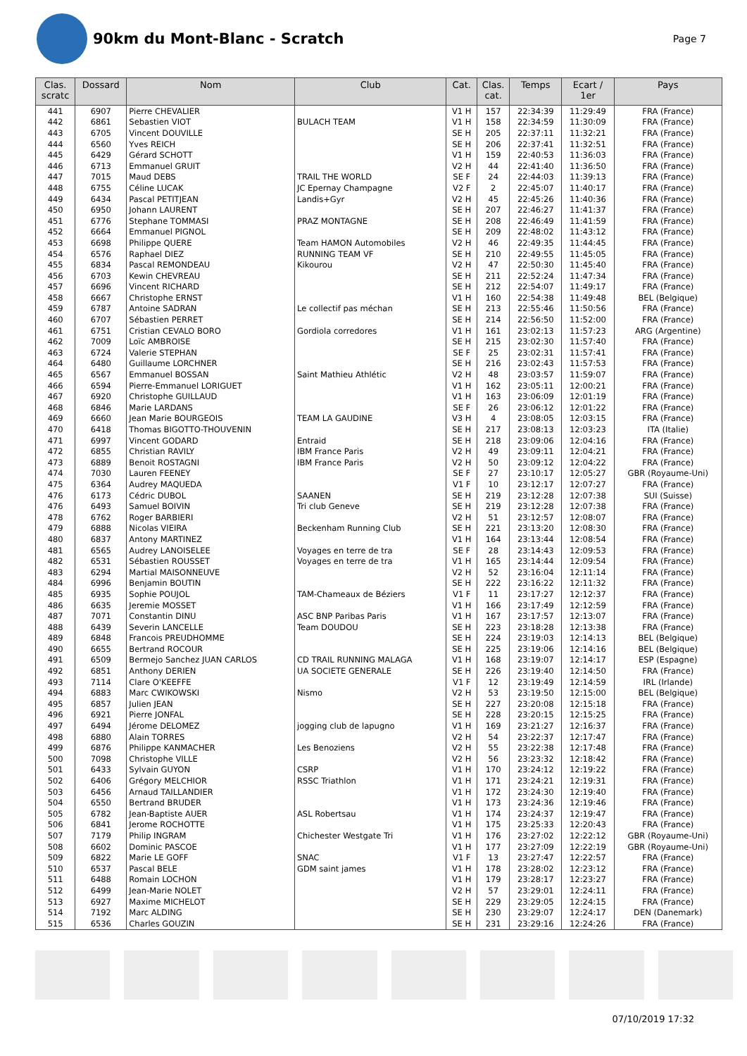90km du Mont-Blanc - Scratch
Page 7
| Clas. scratc | Dossard | Nom | Club | Cat. | Clas. cat. | Temps | Ecart / 1er | Pays |
| --- | --- | --- | --- | --- | --- | --- | --- | --- |
| 441 | 6907 | Pierre CHEVALIER | | V1 H | 157 | 22:34:39 | 11:29:49 | FRA (France) |
| 442 | 6861 | Sebastien VIOT | BULACH TEAM | V1 H | 158 | 22:34:59 | 11:30:09 | FRA (France) |
| 443 | 6705 | Vincent DOUVILLE | | SE H | 205 | 22:37:11 | 11:32:21 | FRA (France) |
| 444 | 6560 | Yves REICH | | SE H | 206 | 22:37:41 | 11:32:51 | FRA (France) |
| 445 | 6429 | Gérard SCHOTT | | V1 H | 159 | 22:40:53 | 11:36:03 | FRA (France) |
| 446 | 6713 | Emmanuel GRUIT | | V2 H | 44 | 22:41:40 | 11:36:50 | FRA (France) |
| 447 | 7015 | Maud DEBS | TRAIL THE WORLD | SE F | 24 | 22:44:03 | 11:39:13 | FRA (France) |
| 448 | 6755 | Céline LUCAK | JC Epernay Champagne | V2 F | 2 | 22:45:07 | 11:40:17 | FRA (France) |
| 449 | 6434 | Pascal PETITJEAN | Landis+Gyr | V2 H | 45 | 22:45:26 | 11:40:36 | FRA (France) |
| 450 | 6950 | Johann LAURENT | | SE H | 207 | 22:46:27 | 11:41:37 | FRA (France) |
| 451 | 6776 | Stephane TOMMASI | PRAZ MONTAGNE | SE H | 208 | 22:46:49 | 11:41:59 | FRA (France) |
| 452 | 6664 | Emmanuel PIGNOL | | SE H | 209 | 22:48:02 | 11:43:12 | FRA (France) |
| 453 | 6698 | Philippe QUERE | Team HAMON Automobiles | V2 H | 46 | 22:49:35 | 11:44:45 | FRA (France) |
| 454 | 6576 | Raphael DIEZ | RUNNING TEAM VF | SE H | 210 | 22:49:55 | 11:45:05 | FRA (France) |
| 455 | 6834 | Pascal REMONDEAU | Kikourou | V2 H | 47 | 22:50:30 | 11:45:40 | FRA (France) |
| 456 | 6703 | Kewin CHEVREAU | | SE H | 211 | 22:52:24 | 11:47:34 | FRA (France) |
| 457 | 6696 | Vincent RICHARD | | SE H | 212 | 22:54:07 | 11:49:17 | FRA (France) |
| 458 | 6667 | Christophe ERNST | | V1 H | 160 | 22:54:38 | 11:49:48 | BEL (Belgique) |
| 459 | 6787 | Antoine SADRAN | Le collectif pas méchan | SE H | 213 | 22:55:46 | 11:50:56 | FRA (France) |
| 460 | 6707 | Sébastien PERRET | | SE H | 214 | 22:56:50 | 11:52:00 | FRA (France) |
| 461 | 6751 | Cristian CEVALO BORO | Gordiola corredores | V1 H | 161 | 23:02:13 | 11:57:23 | ARG (Argentine) |
| 462 | 7009 | Loïc AMBROISE | | SE H | 215 | 23:02:30 | 11:57:40 | FRA (France) |
| 463 | 6724 | Valerie STEPHAN | | SE F | 25 | 23:02:31 | 11:57:41 | FRA (France) |
| 464 | 6480 | Guillaume LORCHNER | | SE H | 216 | 23:02:43 | 11:57:53 | FRA (France) |
| 465 | 6567 | Emmanuel BOSSAN | Saint Mathieu Athlétic | V2 H | 48 | 23:03:57 | 11:59:07 | FRA (France) |
| 466 | 6594 | Pierre-Emmanuel LORIGUET | | V1 H | 162 | 23:05:11 | 12:00:21 | FRA (France) |
| 467 | 6920 | Christophe GUILLAUD | | V1 H | 163 | 23:06:09 | 12:01:19 | FRA (France) |
| 468 | 6846 | Marie LARDANS | | SE F | 26 | 23:06:12 | 12:01:22 | FRA (France) |
| 469 | 6660 | Jean Marie BOURGEOIS | TEAM LA GAUDINE | V3 H | 4 | 23:08:05 | 12:03:15 | FRA (France) |
| 470 | 6418 | Thomas BIGOTTO-THOUVENIN | | SE H | 217 | 23:08:13 | 12:03:23 | ITA (Italie) |
| 471 | 6997 | Vincent GODARD | Entraid | SE H | 218 | 23:09:06 | 12:04:16 | FRA (France) |
| 472 | 6855 | Christian RAVILY | IBM France Paris | V2 H | 49 | 23:09:11 | 12:04:21 | FRA (France) |
| 473 | 6889 | Benoit ROSTAGNI | IBM France Paris | V2 H | 50 | 23:09:12 | 12:04:22 | FRA (France) |
| 474 | 7030 | Lauren FEENEY | | SE F | 27 | 23:10:17 | 12:05:27 | GBR (Royaume-Uni) |
| 475 | 6364 | Audrey MAQUEDA | | V1 F | 10 | 23:12:17 | 12:07:27 | FRA (France) |
| 476 | 6173 | Cédric DUBOL | SAANEN | SE H | 219 | 23:12:28 | 12:07:38 | SUI (Suisse) |
| 476 | 6493 | Samuel BOIVIN | Tri club Geneve | SE H | 219 | 23:12:28 | 12:07:38 | FRA (France) |
| 478 | 6762 | Roger BARBIERI | | V2 H | 51 | 23:12:57 | 12:08:07 | FRA (France) |
| 479 | 6888 | Nicolas VIEIRA | Beckenham Running Club | SE H | 221 | 23:13:20 | 12:08:30 | FRA (France) |
| 480 | 6837 | Antony MARTINEZ | | V1 H | 164 | 23:13:44 | 12:08:54 | FRA (France) |
| 481 | 6565 | Audrey LANOISELEE | Voyages en terre de tra | SE F | 28 | 23:14:43 | 12:09:53 | FRA (France) |
| 482 | 6531 | Sébastien ROUSSET | Voyages en terre de tra | V1 H | 165 | 23:14:44 | 12:09:54 | FRA (France) |
| 483 | 6294 | Martial MAISONNEUVE | | V2 H | 52 | 23:16:04 | 12:11:14 | FRA (France) |
| 484 | 6996 | Benjamin BOUTIN | | SE H | 222 | 23:16:22 | 12:11:32 | FRA (France) |
| 485 | 6935 | Sophie POUJOL | TAM-Chameaux de Béziers | V1 F | 11 | 23:17:27 | 12:12:37 | FRA (France) |
| 486 | 6635 | Jeremie MOSSET | | V1 H | 166 | 23:17:49 | 12:12:59 | FRA (France) |
| 487 | 7071 | Constantin DINU | ASC BNP Paribas Paris | V1 H | 167 | 23:17:57 | 12:13:07 | FRA (France) |
| 488 | 6439 | Severin LANCELLE | Team DOUDOU | SE H | 223 | 23:18:28 | 12:13:38 | FRA (France) |
| 489 | 6848 | Francois PREUDHOMME | | SE H | 224 | 23:19:03 | 12:14:13 | BEL (Belgique) |
| 490 | 6655 | Bertrand ROCOUR | | SE H | 225 | 23:19:06 | 12:14:16 | BEL (Belgique) |
| 491 | 6509 | Bermejo Sanchez JUAN CARLOS | CD TRAIL RUNNING MALAGA | V1 H | 168 | 23:19:07 | 12:14:17 | ESP (Espagne) |
| 492 | 6851 | Anthony DERIEN | UA SOCIETE GENERALE | SE H | 226 | 23:19:40 | 12:14:50 | FRA (France) |
| 493 | 7114 | Clare O'KEEFFE | | V1 F | 12 | 23:19:49 | 12:14:59 | IRL (Irlande) |
| 494 | 6883 | Marc CWIKOWSKI | Nismo | V2 H | 53 | 23:19:50 | 12:15:00 | BEL (Belgique) |
| 495 | 6857 | Julien JEAN | | SE H | 227 | 23:20:08 | 12:15:18 | FRA (France) |
| 496 | 6921 | Pierre JONFAL | | SE H | 228 | 23:20:15 | 12:15:25 | FRA (France) |
| 497 | 6494 | Jérome DELOMEZ | jogging club de lapugno | V1 H | 169 | 23:21:27 | 12:16:37 | FRA (France) |
| 498 | 6880 | Alain TORRES | | V2 H | 54 | 23:22:37 | 12:17:47 | FRA (France) |
| 499 | 6876 | Philippe KANMACHER | Les Benoziens | V2 H | 55 | 23:22:38 | 12:17:48 | FRA (France) |
| 500 | 7098 | Christophe VILLE | | V2 H | 56 | 23:23:32 | 12:18:42 | FRA (France) |
| 501 | 6433 | Sylvain GUYON | CSRP | V1 H | 170 | 23:24:12 | 12:19:22 | FRA (France) |
| 502 | 6406 | Grégory MELCHIOR | RSSC Triathlon | V1 H | 171 | 23:24:21 | 12:19:31 | FRA (France) |
| 503 | 6456 | Arnaud TAILLANDIER | | V1 H | 172 | 23:24:30 | 12:19:40 | FRA (France) |
| 504 | 6550 | Bertrand BRUDER | | V1 H | 173 | 23:24:36 | 12:19:46 | FRA (France) |
| 505 | 6782 | Jean-Baptiste AUER | ASL Robertsau | V1 H | 174 | 23:24:37 | 12:19:47 | FRA (France) |
| 506 | 6841 | Jerome ROCHOTTE | | V1 H | 175 | 23:25:33 | 12:20:43 | FRA (France) |
| 507 | 7179 | Philip INGRAM | Chichester Westgate Tri | V1 H | 176 | 23:27:02 | 12:22:12 | GBR (Royaume-Uni) |
| 508 | 6602 | Dominic PASCOE | | V1 H | 177 | 23:27:09 | 12:22:19 | GBR (Royaume-Uni) |
| 509 | 6822 | Marie LE GOFF | SNAC | V1 F | 13 | 23:27:47 | 12:22:57 | FRA (France) |
| 510 | 6537 | Pascal BELE | GDM saint james | V1 H | 178 | 23:28:02 | 12:23:12 | FRA (France) |
| 511 | 6488 | Romain LOCHON | | V1 H | 179 | 23:28:17 | 12:23:27 | FRA (France) |
| 512 | 6499 | Jean-Marie NOLET | | V2 H | 57 | 23:29:01 | 12:24:11 | FRA (France) |
| 513 | 6927 | Maxime MICHELOT | | SE H | 229 | 23:29:05 | 12:24:15 | FRA (France) |
| 514 | 7192 | Marc ALDING | | SE H | 230 | 23:29:07 | 12:24:17 | DEN (Danemark) |
| 515 | 6536 | Charles GOUZIN | | SE H | 231 | 23:29:16 | 12:24:26 | FRA (France) |
07/10/2019 17:32